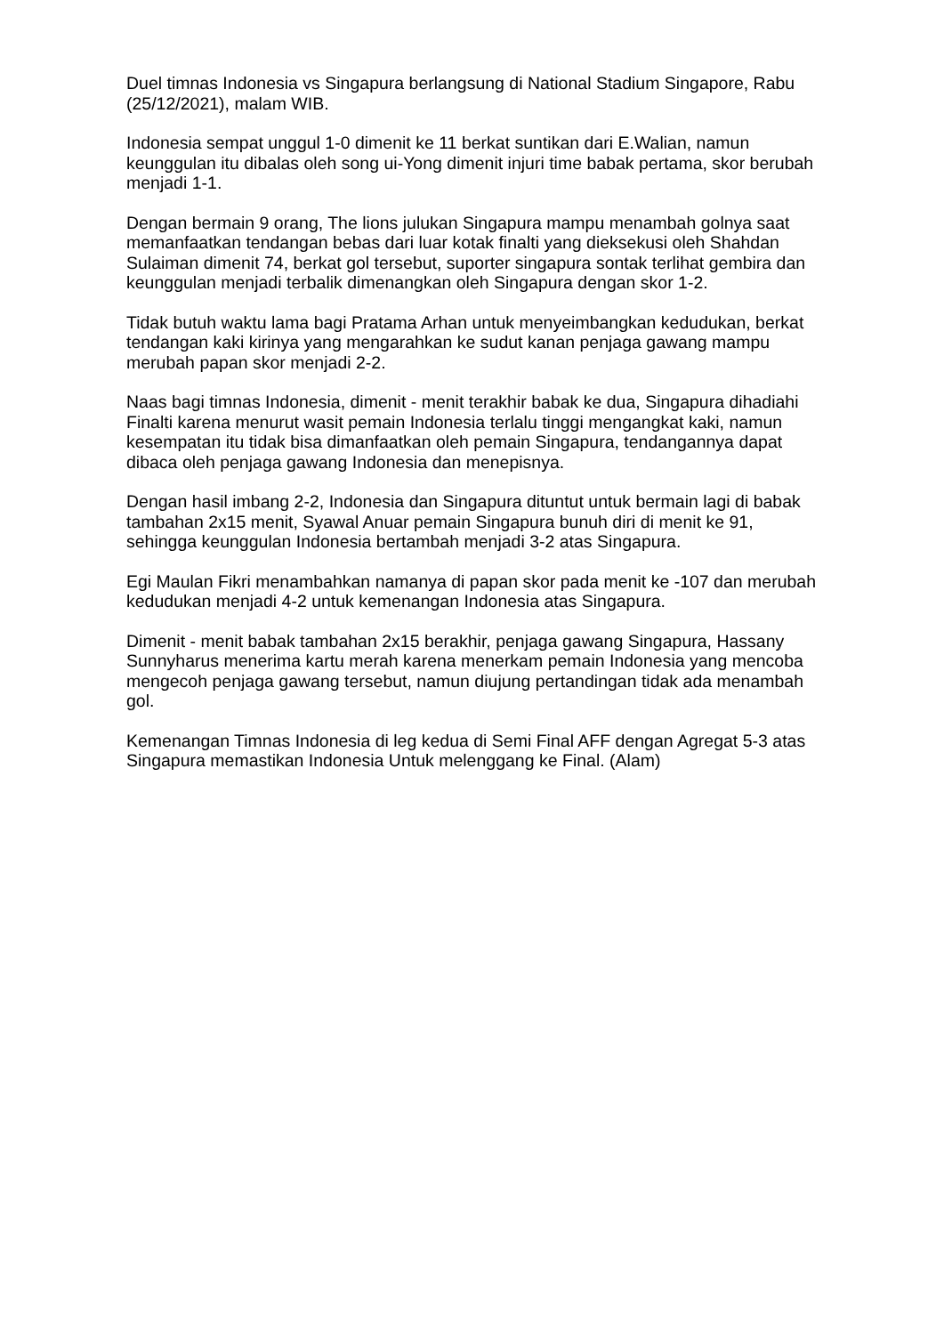Duel timnas Indonesia vs Singapura berlangsung di National Stadium Singapore, Rabu (25/12/2021), malam WIB.
Indonesia sempat unggul 1-0 dimenit ke 11 berkat suntikan dari E.Walian, namun keunggulan itu dibalas oleh song ui-Yong dimenit injuri time babak pertama, skor berubah menjadi 1-1.
Dengan bermain 9 orang, The lions julukan Singapura mampu menambah golnya saat memanfaatkan tendangan bebas dari luar kotak finalti yang dieksekusi oleh Shahdan Sulaiman dimenit 74, berkat gol tersebut, suporter singapura sontak terlihat gembira dan keunggulan menjadi terbalik dimenangkan oleh Singapura dengan skor 1-2.
Tidak butuh waktu lama bagi Pratama Arhan untuk menyeimbangkan kedudukan, berkat tendangan kaki kirinya yang mengarahkan ke sudut kanan penjaga gawang mampu merubah papan skor menjadi 2-2.
Naas bagi timnas Indonesia, dimenit - menit terakhir babak ke dua, Singapura dihadiahi Finalti karena menurut wasit pemain Indonesia terlalu tinggi mengangkat kaki, namun kesempatan itu tidak bisa dimanfaatkan oleh pemain Singapura, tendangannya dapat dibaca oleh penjaga gawang Indonesia dan menepisnya.
Dengan hasil imbang 2-2, Indonesia dan Singapura dituntut untuk bermain lagi di babak tambahan 2x15 menit, Syawal Anuar pemain Singapura bunuh diri di menit ke 91, sehingga keunggulan Indonesia bertambah menjadi 3-2 atas Singapura.
Egi Maulan Fikri menambahkan namanya di papan skor pada menit ke -107 dan merubah kedudukan menjadi 4-2 untuk kemenangan Indonesia atas Singapura.
Dimenit - menit babak tambahan 2x15 berakhir, penjaga gawang Singapura, Hassany Sunnyharus menerima kartu merah karena menerkam pemain Indonesia yang mencoba mengecoh penjaga gawang tersebut, namun diujung pertandingan tidak ada menambah gol.
Kemenangan Timnas Indonesia di leg kedua di Semi Final AFF dengan Agregat 5-3 atas Singapura memastikan Indonesia Untuk melenggang ke Final. (Alam)